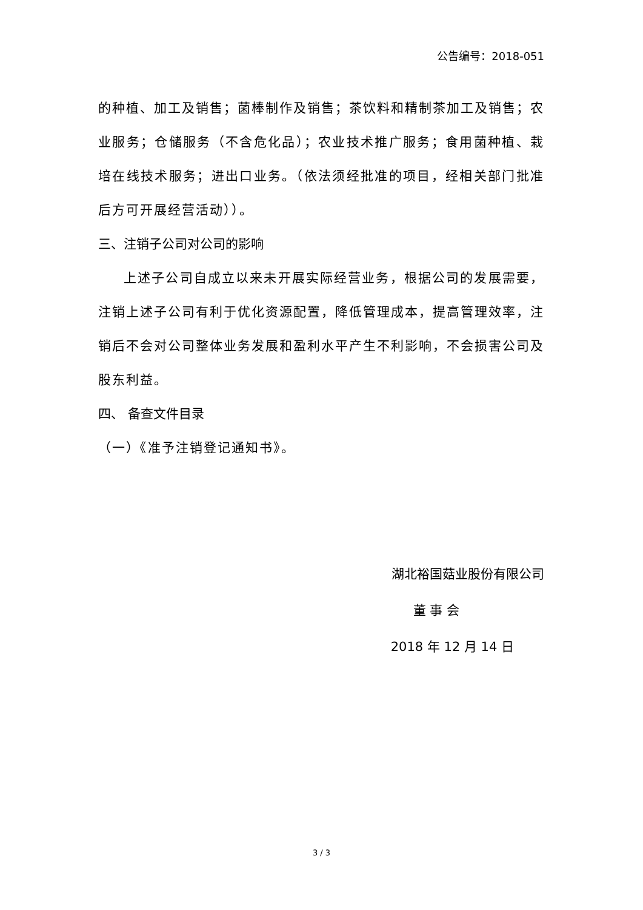公告编号：2018-051
的种植、加工及销售；菌棒制作及销售；茶饮料和精制茶加工及销售；农业服务；仓储服务（不含危化品）；农业技术推广服务；食用菌种植、栽培在线技术服务；进出口业务。（依法须经批准的项目，经相关部门批准后方可开展经营活动））。
三、注销子公司对公司的影响
上述子公司自成立以来未开展实际经营业务，根据公司的发展需要，注销上述子公司有利于优化资源配置，降低管理成本，提高管理效率，注销后不会对公司整体业务发展和盈利水平产生不利影响，不会损害公司及股东利益。
四、 备查文件目录
（一）《准予注销登记通知书》。
湖北裕国菇业股份有限公司
董 事 会
2018 年 12 月 14 日
3 / 3